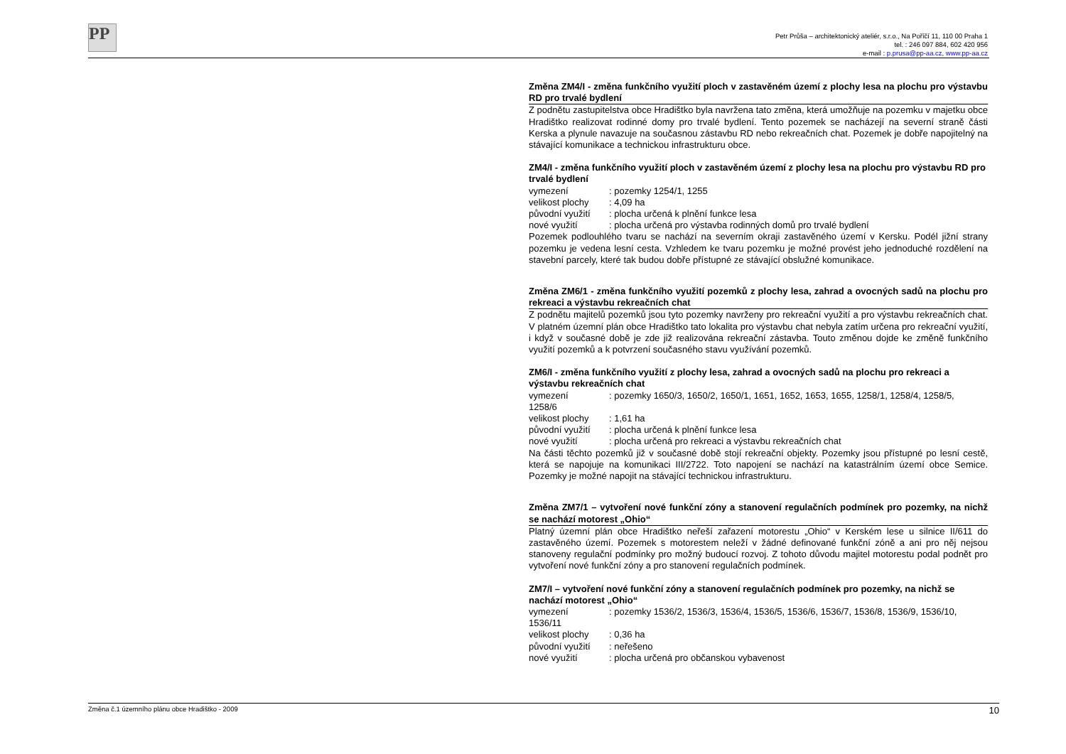PP
Petr Průša – architektonický ateliér, s.r.o., Na Poříčí 11, 110 00 Praha 1
tel. : 246 097 884, 602 420 956
e-mail : p.prusa@pp-aa.cz, www.pp-aa.cz
Změna ZM4/I - změna funkčního využití ploch v zastavěném území z plochy lesa na plochu pro výstavbu RD pro trvalé bydlení
Z podnětu zastupitelstva obce Hradištko byla navržena tato změna, která umožňuje na pozemku v majetku obce Hradištko realizovat rodinné domy pro trvalé bydlení. Tento pozemek se nacházejí na severní straně části Kerska a plynule navazuje na současnou zástavbu RD nebo rekreačních chat. Pozemek je dobře napojitelný na stávající komunikace a technickou infrastrukturu obce.
ZM4/I - změna funkčního využití ploch v zastavěném území z plochy lesa na plochu pro výstavbu RD pro trvalé bydlení
vymezení: pozemky 1254/1, 1255
velikost plochy: 4,09 ha
původní využití: plocha určená k plnění funkce lesa
nové využití: plocha určená pro výstavba rodinných domů pro trvalé bydlení
Pozemek podlouhlého tvaru se nachází na severním okraji zastavěného území v Kersku. Podél jižní strany pozemku je vedena lesní cesta. Vzhledem ke tvaru pozemku je možné provést jeho jednoduché rozdělení na stavební parcely, které tak budou dobře přístupné ze stávající obslužné komunikace.
Změna ZM6/1 - změna funkčního využití pozemků z plochy lesa, zahrad a ovocných sadů na plochu pro rekreaci a výstavbu rekreačních chat
Z podnětu majitelů pozemků jsou tyto pozemky navrženy pro rekreační využití a pro výstavbu rekreačních chat. V platném územní plán obce Hradištko tato lokalita pro výstavbu chat nebyla zatím určena pro rekreační využití, i když v současné době je zde již realizována rekreační zástavba. Touto změnou dojde ke změně funkčního využití pozemků a k potvrzení současného stavu využívání pozemků.
ZM6/I - změna funkčního využití z plochy lesa, zahrad a ovocných sadů na plochu pro rekreaci a výstavbu rekreačních chat
vymezení: pozemky 1650/3, 1650/2, 1650/1, 1651, 1652, 1653, 1655, 1258/1, 1258/4, 1258/5,
1258/6
velikost plochy: 1,61 ha
původní využití: plocha určená k plnění funkce lesa
nové využití: plocha určená pro rekreaci a výstavbu rekreačních chat
Na části těchto pozemků již v současné době stojí rekreační objekty. Pozemky jsou přístupné po lesní cestě, která se napojuje na komunikaci III/2722. Toto napojení se nachází na katastrálním území obce Semice. Pozemky je možné napojit na stávající technickou infrastrukturu.
Změna ZM7/1 – vytvoření nové funkční zóny a stanovení regulačních podmínek pro pozemky, na nichž se nachází motorest „Ohio“
Platný územní plán obce Hradištko neřeší zařazení motorestu „Ohio“ v Kerském lese u silnice II/611 do zastavěného území. Pozemek s motorestem neleží v žádné definované funkční zóně a ani pro něj nejsou stanoveny regulační podmínky pro možný budoucí rozvoj. Z tohoto důvodu majitel motorestu podal podnět pro vytvoření nové funkční zóny a pro stanovení regulačních podmínek.
ZM7/I – vytvoření nové funkční zóny a stanovení regulačních podmínek pro pozemky, na nichž se nachází motorest „Ohio“
vymezení: pozemky 1536/2, 1536/3, 1536/4, 1536/5, 1536/6, 1536/7, 1536/8, 1536/9, 1536/10,
1536/11
velikost plochy: 0,36 ha
původní využití: neřešeno
nové využití: plocha určená pro občanskou vybavenost
Změna č.1 územního plánu obce Hradištko - 2009 10